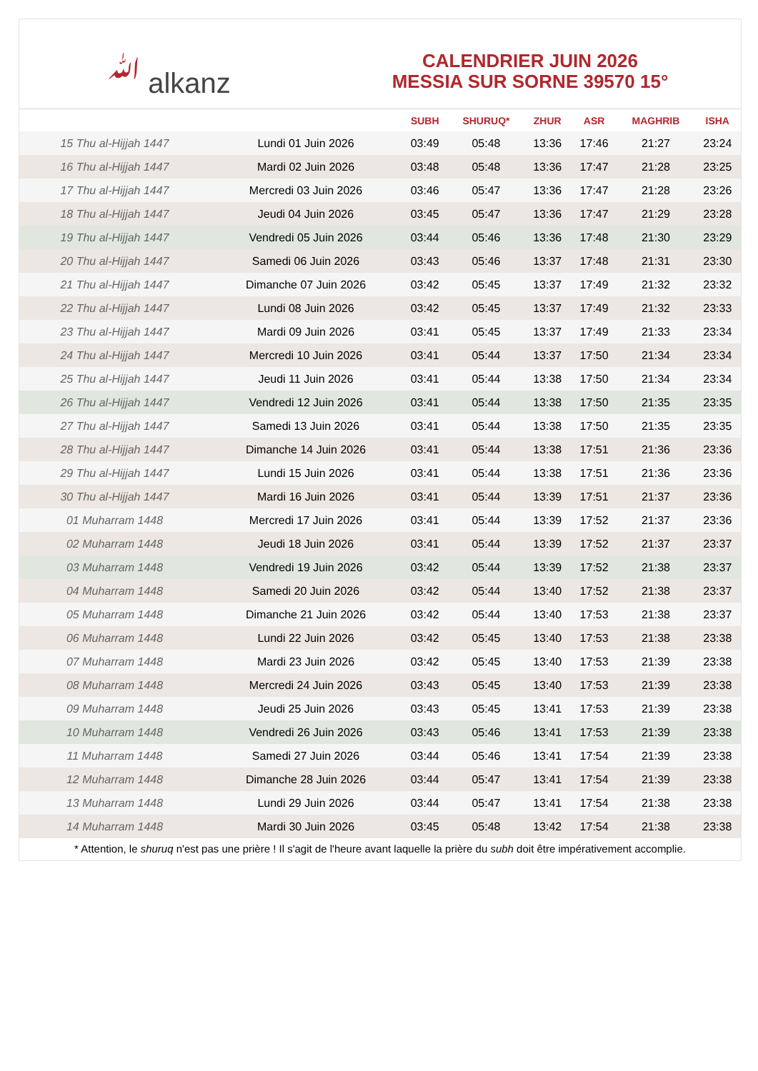ﷲ alkanz
CALENDRIER JUIN 2026
MESSIA SUR SORNE 39570 15°
| | | SUBH | SHURUQ* | ZHUR | ASR | MAGHRIB | ISHA |
| --- | --- | --- | --- | --- | --- | --- | --- |
| 15 Thu al-Hijjah 1447 | Lundi 01 Juin 2026 | 03:49 | 05:48 | 13:36 | 17:46 | 21:27 | 23:24 |
| 16 Thu al-Hijjah 1447 | Mardi 02 Juin 2026 | 03:48 | 05:48 | 13:36 | 17:47 | 21:28 | 23:25 |
| 17 Thu al-Hijjah 1447 | Mercredi 03 Juin 2026 | 03:46 | 05:47 | 13:36 | 17:47 | 21:28 | 23:26 |
| 18 Thu al-Hijjah 1447 | Jeudi 04 Juin 2026 | 03:45 | 05:47 | 13:36 | 17:47 | 21:29 | 23:28 |
| 19 Thu al-Hijjah 1447 | Vendredi 05 Juin 2026 | 03:44 | 05:46 | 13:36 | 17:48 | 21:30 | 23:29 |
| 20 Thu al-Hijjah 1447 | Samedi 06 Juin 2026 | 03:43 | 05:46 | 13:37 | 17:48 | 21:31 | 23:30 |
| 21 Thu al-Hijjah 1447 | Dimanche 07 Juin 2026 | 03:42 | 05:45 | 13:37 | 17:49 | 21:32 | 23:32 |
| 22 Thu al-Hijjah 1447 | Lundi 08 Juin 2026 | 03:42 | 05:45 | 13:37 | 17:49 | 21:32 | 23:33 |
| 23 Thu al-Hijjah 1447 | Mardi 09 Juin 2026 | 03:41 | 05:45 | 13:37 | 17:49 | 21:33 | 23:34 |
| 24 Thu al-Hijjah 1447 | Mercredi 10 Juin 2026 | 03:41 | 05:44 | 13:37 | 17:50 | 21:34 | 23:34 |
| 25 Thu al-Hijjah 1447 | Jeudi 11 Juin 2026 | 03:41 | 05:44 | 13:38 | 17:50 | 21:34 | 23:34 |
| 26 Thu al-Hijjah 1447 | Vendredi 12 Juin 2026 | 03:41 | 05:44 | 13:38 | 17:50 | 21:35 | 23:35 |
| 27 Thu al-Hijjah 1447 | Samedi 13 Juin 2026 | 03:41 | 05:44 | 13:38 | 17:50 | 21:35 | 23:35 |
| 28 Thu al-Hijjah 1447 | Dimanche 14 Juin 2026 | 03:41 | 05:44 | 13:38 | 17:51 | 21:36 | 23:36 |
| 29 Thu al-Hijjah 1447 | Lundi 15 Juin 2026 | 03:41 | 05:44 | 13:38 | 17:51 | 21:36 | 23:36 |
| 30 Thu al-Hijjah 1447 | Mardi 16 Juin 2026 | 03:41 | 05:44 | 13:39 | 17:51 | 21:37 | 23:36 |
| 01 Muharram 1448 | Mercredi 17 Juin 2026 | 03:41 | 05:44 | 13:39 | 17:52 | 21:37 | 23:36 |
| 02 Muharram 1448 | Jeudi 18 Juin 2026 | 03:41 | 05:44 | 13:39 | 17:52 | 21:37 | 23:37 |
| 03 Muharram 1448 | Vendredi 19 Juin 2026 | 03:42 | 05:44 | 13:39 | 17:52 | 21:38 | 23:37 |
| 04 Muharram 1448 | Samedi 20 Juin 2026 | 03:42 | 05:44 | 13:40 | 17:52 | 21:38 | 23:37 |
| 05 Muharram 1448 | Dimanche 21 Juin 2026 | 03:42 | 05:44 | 13:40 | 17:53 | 21:38 | 23:37 |
| 06 Muharram 1448 | Lundi 22 Juin 2026 | 03:42 | 05:45 | 13:40 | 17:53 | 21:38 | 23:38 |
| 07 Muharram 1448 | Mardi 23 Juin 2026 | 03:42 | 05:45 | 13:40 | 17:53 | 21:39 | 23:38 |
| 08 Muharram 1448 | Mercredi 24 Juin 2026 | 03:43 | 05:45 | 13:40 | 17:53 | 21:39 | 23:38 |
| 09 Muharram 1448 | Jeudi 25 Juin 2026 | 03:43 | 05:45 | 13:41 | 17:53 | 21:39 | 23:38 |
| 10 Muharram 1448 | Vendredi 26 Juin 2026 | 03:43 | 05:46 | 13:41 | 17:53 | 21:39 | 23:38 |
| 11 Muharram 1448 | Samedi 27 Juin 2026 | 03:44 | 05:46 | 13:41 | 17:54 | 21:39 | 23:38 |
| 12 Muharram 1448 | Dimanche 28 Juin 2026 | 03:44 | 05:47 | 13:41 | 17:54 | 21:39 | 23:38 |
| 13 Muharram 1448 | Lundi 29 Juin 2026 | 03:44 | 05:47 | 13:41 | 17:54 | 21:38 | 23:38 |
| 14 Muharram 1448 | Mardi 30 Juin 2026 | 03:45 | 05:48 | 13:42 | 17:54 | 21:38 | 23:38 |
* Attention, le shuruq n'est pas une prière ! Il s'agit de l'heure avant laquelle la prière du subh doit être impérativement accomplie.